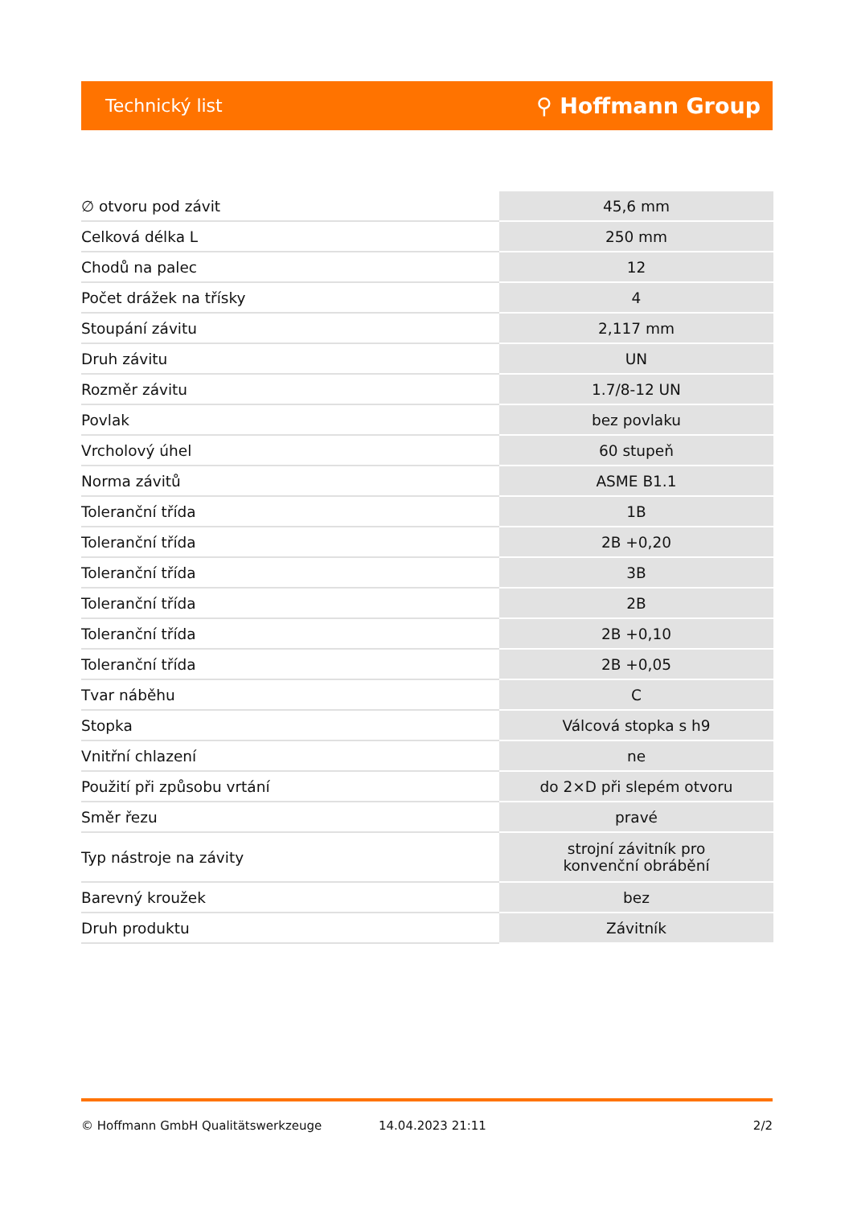Technický list ⚲ Hoffmann Group
| ∅ otvoru pod závit | 45,6 mm |
| Celková délka L | 250 mm |
| Chodů na palec | 12 |
| Počet drážek na třísky | 4 |
| Stoupání závitu | 2,117 mm |
| Druh závitu | UN |
| Rozměr závitu | 1.7/8-12 UN |
| Povlak | bez povlaku |
| Vrcholový úhel | 60 stupeň |
| Norma závitů | ASME B1.1 |
| Toleranční třída | 1B |
| Toleranční třída | 2B +0,20 |
| Toleranční třída | 3B |
| Toleranční třída | 2B |
| Toleranční třída | 2B +0,10 |
| Toleranční třída | 2B +0,05 |
| Tvar náběhu | C |
| Stopka | Válcová stopka s h9 |
| Vnitřní chlazení | ne |
| Použití při způsobu vrtání | do 2×D při slepém otvoru |
| Směr řezu | pravé |
| Typ nástroje na závity | strojní závitník pro konvenční obrábění |
| Barevný kroužek | bez |
| Druh produktu | Závitník |
© Hoffmann GmbH Qualitätswerkzeuge 14.04.2023 21:11 2/2